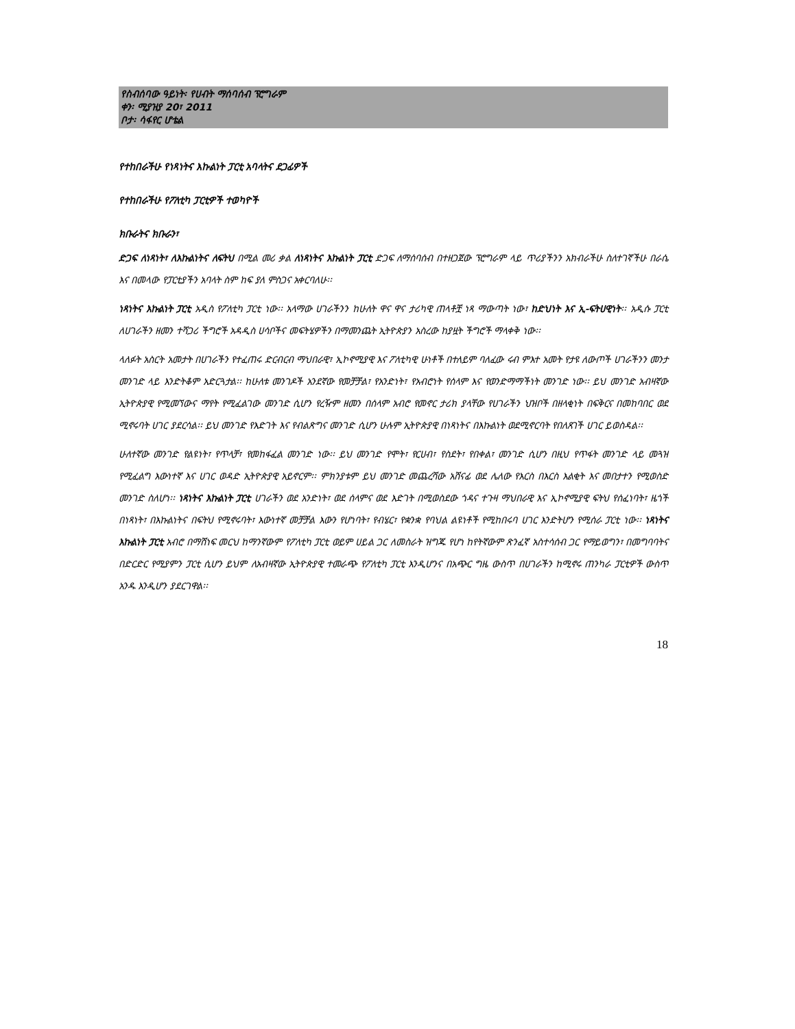የስብሰባው ዓይነት፡ የሀብት ማሰባሰብ ፕሮግራም
ቀን፡ ሚያዝያ 20፣ 2011
ቦታ፡ ሳፋየር ሆቴል
የተከበራችሁ የነጻነትና እኩልነት ፓርቲ አባላትና ደጋፊዎች
የተከበራችሁ የፖለቲካ ፓርቲዎች ተወካዮች
ክቡራትና ክቡራን፣
ድጋፍ ለነጻነት፣ ለእኩልነትና ለፍትህ በሚል መሪ ቃል ለነጻነትና እኩልነት ፓርቲ ድጋፍ ለማሰባሰብ በተዘጋጀው ፕሮግራም ላይ ጥሪያችንን አክብራችሁ ስለተገኛችሁ በራሴ እና በመላው የፓርቲያችን አባላት ስም ከፍ ያለ ምስጋና አቀርባለሁ፡፡
ነጻነትና እኩልነት ፓርቲ አዲስ የፖለቲካ ፓርቲ ነው፡፡ አላማው ሀገራችንን ከሁለት ዋና ዋና ታሪካዊ ጠላቶቿ ነጻ ማውጣት ነው፣ ከድህነት እና ኢ-ፍትሀዊነት፡፡ አዲሱ ፓርቲ ለሀገራችን ዘመን ተሻጋሪ ችግሮች አዳዲስ ሀሳቦችና መፍትሄዎችን በማመንጨት ኢትዮጵያን አስረው ከያዟት ችግሮች ማላቀቅ ነው፡፡
ላለፉት አስርት አመታት በሀገራችን የተፈጠሩ ድርብርብ ማህበራዊ፣ ኢኮኖሚያዊ እና ፖለቲካዊ ሁነቶች በተለይም ባለፈው ሩብ ምእተ አመት የታዩ ለውጦች ሀገራችንን መንታ መንገድ ላይ እንድትቆም አድርጓታል፡፡ ከሁለቱ መንገዶች አንደኛው የመቻቻል፣ የአንድነት፣ የአብሮነት የሰላም እና የወንድማማችነት መንገድ ነው፡፡ ይህ መንገድ አብዛኛው ኢትዮጵያዊ የሚመኘውና ማየት የሚፈልገው መንገድ ሲሆን የረዥም ዘመን በሰላም አብሮ የመኖር ታሪክ ያላቸው የሀገራችን ህዝቦች በዘላቂነት በፍቅርና በመከባበር ወደ ሚኖሩባት ሀገር ያደርሳል፡፡ ይህ መንገድ የእድገት እና የብልጽግና መንገድ ሲሆን ሁሉም ኢትዮጵያዊ በነጻነትና በእኩልነት ወደሚኖርባት የበለጸገች ሀገር ይወስዳል፡፡
ሁለተኛው መንገድ የልዩነት፣ የጥላቻ፣ የመከፋፈል መንገድ ነው፡፡ ይህ መንገድ የሞት፣ የርሀብ፣ የስደት፣ የበቀል፣ መንገድ ሲሆን በዚህ የጥፋት መንገድ ላይ መጓዝ የሚፈልግ እውነተኛ እና ሀገር ወዳድ ኢትዮጵያዊ አይኖርም፡፡ ምክንያቱም ይህ መንገድ መጨረሻው አሸናፊ ወደ ሌለው የእርስ በእርስ እልቂት እና መበታተን የሚወስድ መንገድ ስለሆነ፡፡ ነጻነትና እኩልነት ፓርቲ ሀገራችን ወደ አንድነት፣ ወደ ሰላምና ወደ እድገት በሚወስደው ጎዳና ተጉዛ ማህበራዊ እና ኢኮኖሚያዊ ፍትህ የሰፈነባት፣ ዜጎች በነጻነት፣ በእኩልነትና በፍትህ የሚኖሩባት፣ እውነተኛ መቻቻል እውን የሆነባት፣ የብሄር፣ የቋንቋ የባህል ልዩነቶች የሚከበሩባ ሀገር እንድትሆን የሚሰራ ፓርቲ ነው፡፡ ነጻነትና እኩልነት ፓርቲ አብሮ በማሸነፍ መርህ ከማንኛውም የፖለቲካ ፓርቲ ወይም ሀይል ጋር ለመስራት ዝግጁ የሆነ ከየትኛውም ጽንፈኛ አስተሳሰብ ጋር የማይወግን፣ በመግባባትና በድርድር የሚያምን ፓርቲ ሲሆን ይህም ለአብዛኛው ኢትዮጵያዊ ተመራጭ የፖለቲካ ፓርቲ እንዲሆንና በአጭር ግዜ ውስጥ በሀገራችን ከሚኖሩ ጠንካራ ፓርቲዎች ውስጥ አንዱ እንዲሆን ያደርገዋል፡፡
18